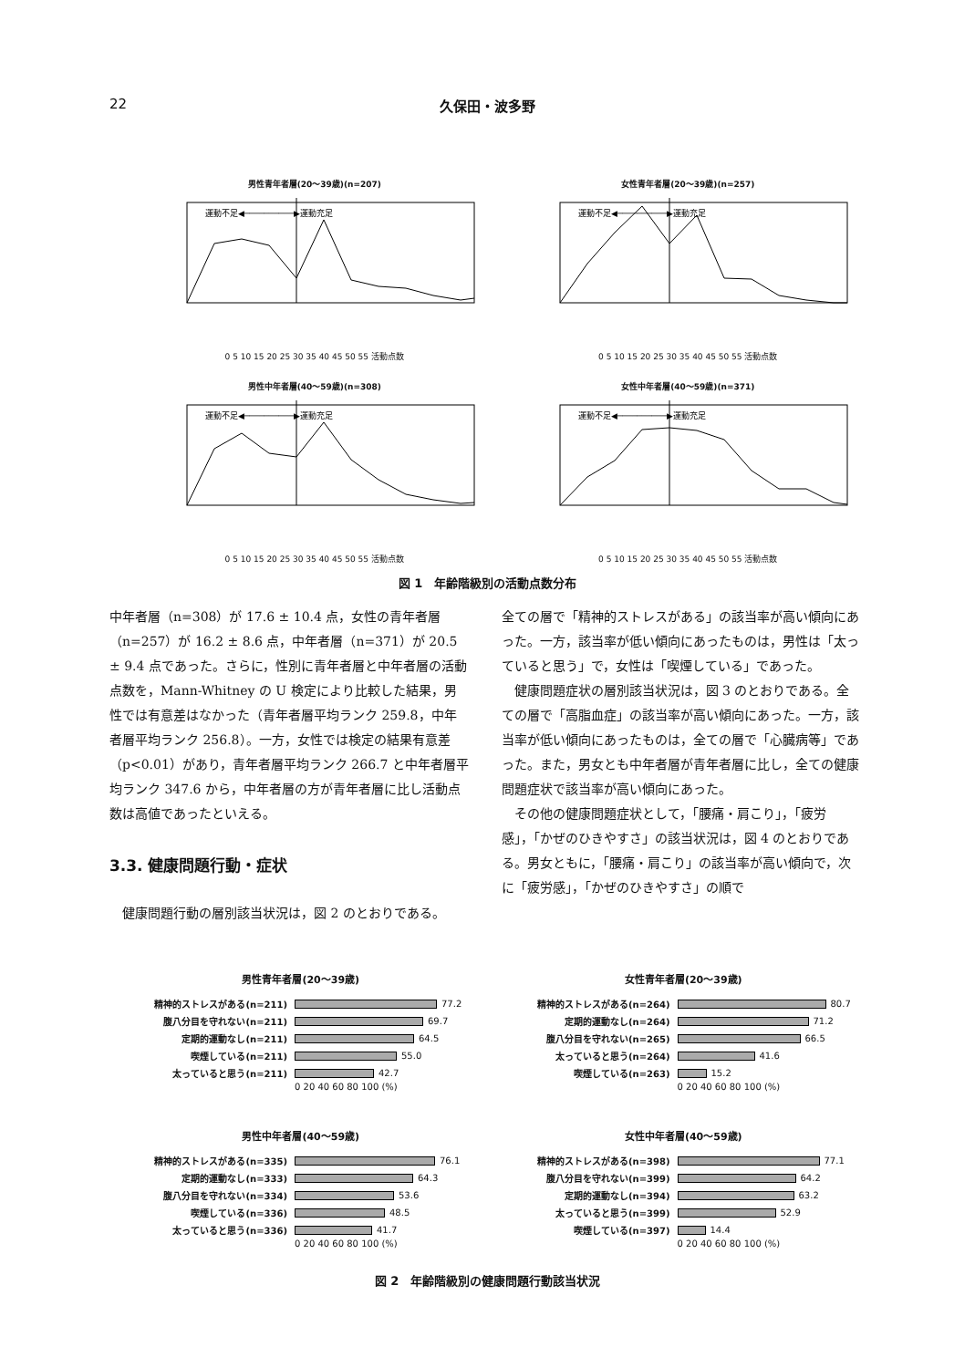22
久保田・波多野
男性青年者層(20〜39歳)(n=207)
運動不足◀──────────▶運動充足
0 5 10 15 20 25 30 35 40 45 50 55 活動点数
女性青年者層(20〜39歳)(n=257)
運動不足◀──────────▶運動充足
0 5 10 15 20 25 30 35 40 45 50 55 活動点数
男性中年者層(40〜59歳)(n=308)
運動不足◀──────────▶運動充足
0 5 10 15 20 25 30 35 40 45 50 55 活動点数
女性中年者層(40〜59歳)(n=371)
運動不足◀──────────▶運動充足
0 5 10 15 20 25 30 35 40 45 50 55 活動点数
図 1　年齢階級別の活動点数分布
中年者層（n=308）が 17.6 ± 10.4 点，女性の青年者層（n=257）が 16.2 ± 8.6 点，中年者層（n=371）が 20.5 ± 9.4 点であった。さらに，性別に青年者層と中年者層の活動点数を，Mann-Whitney の U 検定により比較した結果，男性では有意差はなかった（青年者層平均ランク 259.8，中年者層平均ランク 256.8）。一方，女性では検定の結果有意差（p<0.01）があり，青年者層平均ランク 266.7 と中年者層平均ランク 347.6 から，中年者層の方が青年者層に比し活動点数は高値であったといえる。
3.3. 健康問題行動・症状
　健康問題行動の層別該当状況は，図 2 のとおりである。
全ての層で「精神的ストレスがある」の該当率が高い傾向にあった。一方，該当率が低い傾向にあったものは，男性は「太っていると思う」で，女性は「喫煙している」であった。
　健康問題症状の層別該当状況は，図 3 のとおりである。全ての層で「高脂血症」の該当率が高い傾向にあった。一方，該当率が低い傾向にあったものは，全ての層で「心臓病等」であった。また，男女とも中年者層が青年者層に比し，全ての健康問題症状で該当率が高い傾向にあった。
　その他の健康問題症状として，「腰痛・肩こり」，「疲労感」，「かぜのひきやすさ」の該当状況は，図 4 のとおりである。男女ともに，「腰痛・肩こり」の該当率が高い傾向で，次に「疲労感」，「かぜのひきやすさ」の順で
男性青年者層(20〜39歳)
精神的ストレスがある(n=211) 77.2
腹八分目を守れない(n=211) 69.7
定期的運動なし(n=211) 64.5
喫煙している(n=211) 55.0
太っていると思う(n=211) 42.7
0 20 40 60 80 100 (%)
女性青年者層(20〜39歳)
精神的ストレスがある(n=264) 80.7
定期的運動なし(n=264) 71.2
腹八分目を守れない(n=265) 66.5
太っていると思う(n=264) 41.6
喫煙している(n=263) 15.2
0 20 40 60 80 100 (%)
男性中年者層(40〜59歳)
精神的ストレスがある(n=335) 76.1
定期的運動なし(n=333) 64.3
腹八分目を守れない(n=334) 53.6
喫煙している(n=336) 48.5
太っていると思う(n=336) 41.7
0 20 40 60 80 100 (%)
女性中年者層(40〜59歳)
精神的ストレスがある(n=398) 77.1
腹八分目を守れない(n=399) 64.2
定期的運動なし(n=394) 63.2
太っていると思う(n=399) 52.9
喫煙している(n=397) 14.4
0 20 40 60 80 100 (%)
図 2　年齢階級別の健康問題行動該当状況